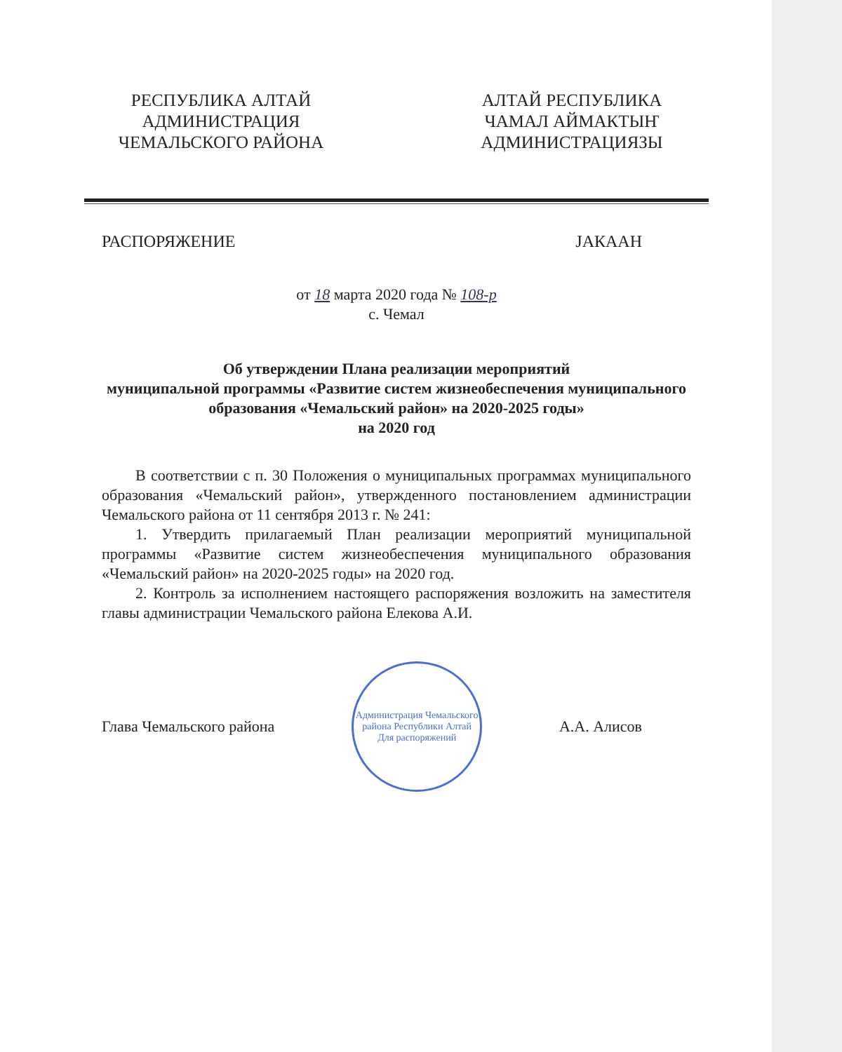РЕСПУБЛИКА АЛТАЙ
АДМИНИСТРАЦИЯ
ЧЕМАЛЬСКОГО РАЙОНА
АЛТАЙ РЕСПУБЛИКА
ЧАМАЛ АЙМАКТЫҤ
АДМИНИСТРАЦИЯЗЫ
РАСПОРЯЖЕНИЕ JАКААН
от 18 марта 2020 года № 108-р
с. Чемал
Об утверждении Плана реализации мероприятий
муниципальной программы «Развитие систем жизнеобеспечения муниципального образования «Чемальский район» на 2020-2025 годы»
на 2020 год
В соответствии с п. 30 Положения о муниципальных программах муниципального образования «Чемальский район», утвержденного постановлением администрации Чемальского района от 11 сентября 2013 г. № 241:
1. Утвердить прилагаемый План реализации мероприятий муниципальной программы «Развитие систем жизнеобеспечения муниципального образования «Чемальский район» на 2020-2025 годы» на 2020 год.
2. Контроль за исполнением настоящего распоряжения возложить на заместителя главы администрации Чемальского района Елекова А.И.
Глава Чемальского района
Администрация Чемальского района Республики Алтай
Для распоряжений
А.А. Алисов